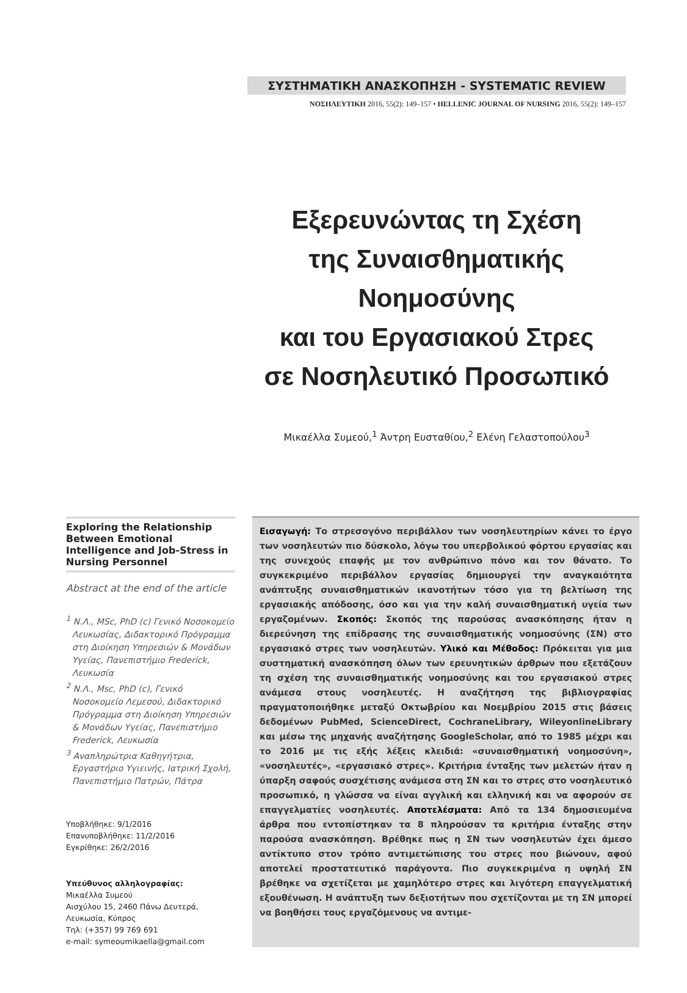ΣΥΣΤΗΜΑΤΙΚΗ ΑΝΑΣΚΟΠΗΣΗ - SYSTEMATIC REVIEW
ΝΟΣΗΛΕΥΤΙΚΗ 2016, 55(2): 149–157 • HELLENIC JOURNAL OF NURSING 2016, 55(2): 149–157
Εξερευνώντας τη Σχέση
της Συναισθηματικής Νοημοσύνης
και του Εργασιακού Στρες
σε Νοσηλευτικό Προσωπικό
Μικαέλλα Συμεού,<sup>1</sup> Άντρη Ευσταθίου,<sup>2</sup> Ελένη Γελαστοπούλου<sup>3</sup>
Exploring the Relationship Between Emotional Intelligence and Job-Stress in Nursing Personnel
Abstract at the end of the article
<sup>1</sup> Ν.Λ., MSc, PhD (c) Γενικό Νοσοκομείο Λευκωσίας, Διδακτορικό Πρόγραμμα στη Διοίκηση Υπηρεσιών & Μονάδων Υγείας, Πανεπιστήμιο Frederick, Λευκωσία
<sup>2</sup> Ν.Λ., Msc, PhD (c), Γενικό Νοσοκομείο Λεμεσού, Διδακτορικό Πρόγραμμα στη Διοίκηση Υπηρεσιών & Μονάδων Υγείας, Πανεπιστήμιο Frederick, Λευκωσία
<sup>3</sup> Αναπληρώτρια Καθηγήτρια, Εργαστήριο Υγιεινής, Ιατρική Σχολή, Πανεπιστήμιο Πατρών, Πάτρα
Υποβλήθηκε: 9/1/2016
Επανυποβλήθηκε: 11/2/2016
Εγκρίθηκε: 26/2/2016
Υπεύθυνος αλληλογραφίας:
Μικαέλλα Συμεού
Αισχύλου 15, 2460 Πάνω Δευτερά,
Λευκωσία, Κύπρος
Τηλ: (+357) 99 769 691
e-mail: symeoumikaella@gmail.com
Εισαγωγή: Το στρεσογόνο περιβάλλον των νοσηλευτηρίων κάνει το έργο των νοσηλευτών πιο δύσκολο, λόγω του υπερβολικού φόρτου εργασίας και της συνεχούς επαφής με τον ανθρώπινο πόνο και τον θάνατο. Το συγκεκριμένο περιβάλλον εργασίας δημιουργεί την αναγκαιότητα ανάπτυξης συναισθηματικών ικανοτήτων τόσο για τη βελτίωση της εργασιακής απόδοσης, όσο και για την καλή συναισθηματική υγεία των εργαζομένων. Σκοπός: Σκοπός της παρούσας ανασκόπησης ήταν η διερεύνηση της επίδρασης της συναισθηματικής νοημοσύνης (ΣΝ) στο εργασιακό στρες των νοσηλευτών. Υλικό και Μέθοδος: Πρόκειται για μια συστηματική ανασκόπηση όλων των ερευνητικών άρθρων που εξετάζουν τη σχέση της συναισθηματικής νοημοσύνης και του εργασιακού στρες ανάμεσα στους νοσηλευτές. Η αναζήτηση της βιβλιογραφίας πραγματοποιήθηκε μεταξύ Οκτωβρίου και Νοεμβρίου 2015 στις βάσεις δεδομένων PubMed, ScienceDirect, CochraneLibrary, WileyonlineLibrary και μέσω της μηχανής αναζήτησης GoogleScholar, από το 1985 μέχρι και το 2016 με τις εξής λέξεις κλειδιά: «συναισθηματική νοημοσύνη», «νοσηλευτές», «εργασιακό στρες». Κριτήρια ένταξης των μελετών ήταν η ύπαρξη σαφούς συσχέτισης ανάμεσα στη ΣΝ και το στρες στο νοσηλευτικό προσωπικό, η γλώσσα να είναι αγγλική και ελληνική και να αφορούν σε επαγγελματίες νοσηλευτές. Αποτελέσματα: Από τα 134 δημοσιευμένα άρθρα που εντοπίστηκαν τα 8 πληρούσαν τα κριτήρια ένταξης στην παρούσα ανασκόπηση. Βρέθηκε πως η ΣΝ των νοσηλευτών έχει άμεσο αντίκτυπο στον τρόπο αντιμετώπισης του στρες που βιώνουν, αφού αποτελεί προστατευτικό παράγοντα. Πιο συγκεκριμένα η υψηλή ΣΝ βρέθηκε να σχετίζεται με χαμηλότερο στρες και λιγότερη επαγγελματική εξουθένωση. Η ανάπτυξη των δεξιοτήτων που σχετίζονται με τη ΣΝ μπορεί να βοηθήσει τους εργαζόμενους να αντιμε-